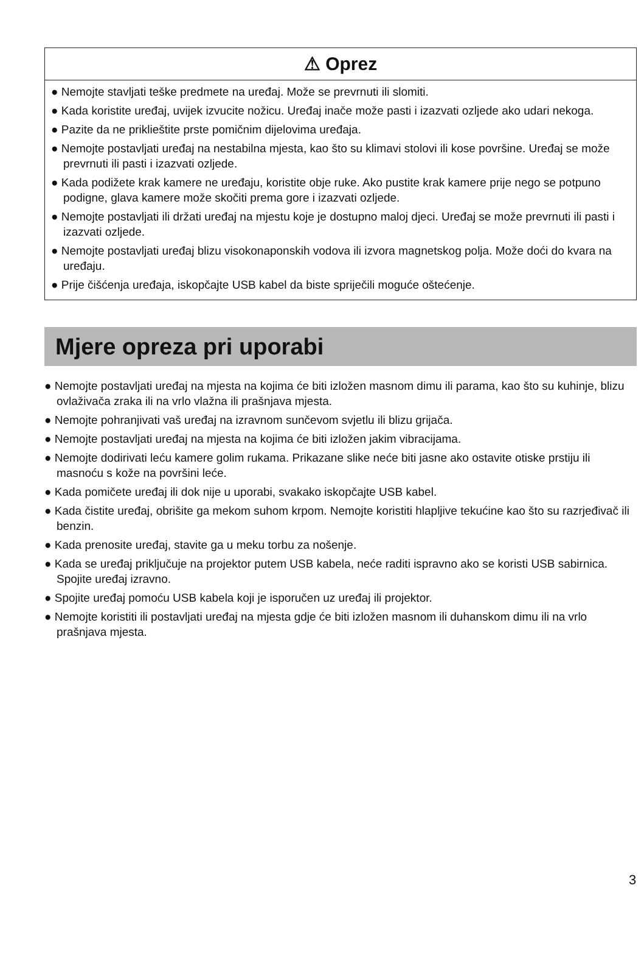⚠ Oprez
● Nemojte stavljati teške predmete na uređaj. Može se prevrnuti ili slomiti.
● Kada koristite uređaj, uvijek izvucite nožicu. Uređaj inače može pasti i izazvati ozljede ako udari nekoga.
● Pazite da ne priklieštite prste pomičnim dijelovima uređaja.
● Nemojte postavljati uređaj na nestabilna mjesta, kao što su klimavi stolovi ili kose površine. Uređaj se može prevrnuti ili pasti i izazvati ozljede.
● Kada podižete krak kamere ne uređaju, koristite obje ruke. Ako pustite krak kamere prije nego se potpuno podigne, glava kamere može skočiti prema gore i izazvati ozljede.
● Nemojte postavljati ili držati uređaj na mjestu koje je dostupno maloj djeci. Uređaj se može prevrnuti ili pasti i izazvati ozljede.
● Nemojte postavljati uređaj blizu visokonaponskih vodova ili izvora magnetskog polja. Može doći do kvara na uređaju.
● Prije čišćenja uređaja, iskopčajte USB kabel da biste spriječili moguće oštećenje.
Mjere opreza pri uporabi
● Nemojte postavljati uređaj na mjesta na kojima će biti izložen masnom dimu ili parama, kao što su kuhinje, blizu ovlaživača zraka ili na vrlo vlažna ili prašnjava mjesta.
● Nemojte pohranjivati vaš uređaj na izravnom sunčevom svjetlu ili blizu grijača.
● Nemojte postavljati uređaj na mjesta na kojima će biti izložen jakim vibracijama.
● Nemojte dodirivati leću kamere golim rukama. Prikazane slike neće biti jasne ako ostavite otiske prstiju ili masnoću s kože na površini leće.
● Kada pomičete uređaj ili dok nije u uporabi, svakako iskopčajte USB kabel.
● Kada čistite uređaj, obrišite ga mekom suhom krpom. Nemojte koristiti hlapljive tekućine kao što su razrjeđivač ili benzin.
● Kada prenosite uređaj, stavite ga u meku torbu za nošenje.
● Kada se uređaj priključuje na projektor putem USB kabela, neće raditi ispravno ako se koristi USB sabirnica. Spojite uređaj izravno.
● Spojite uređaj pomoću USB kabela koji je isporučen uz uređaj ili projektor.
● Nemojte koristiti ili postavljati uređaj na mjesta gdje će biti izložen masnom ili duhanskom dimu ili na vrlo prašnjava mjesta.
3